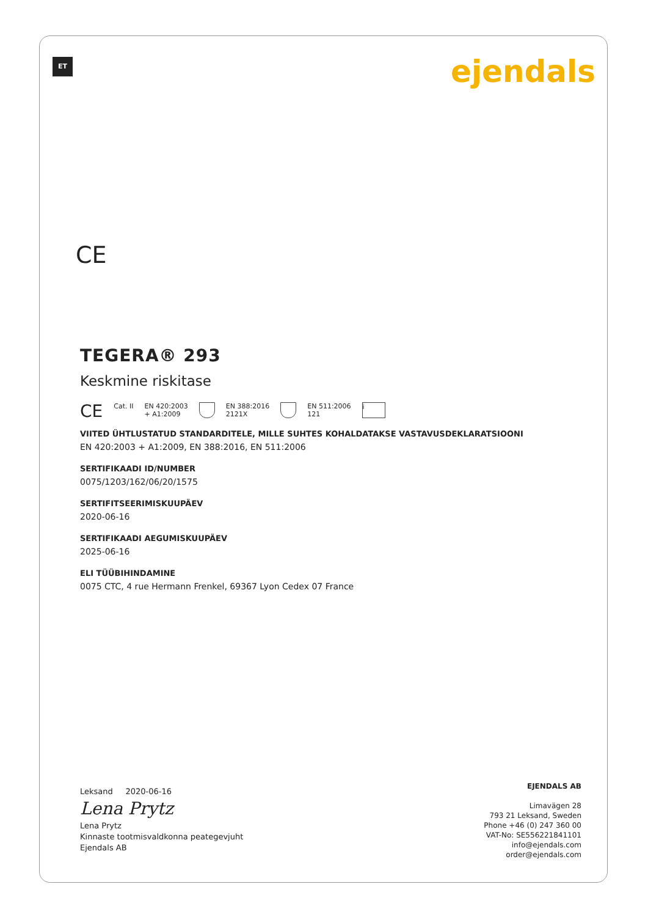ET ejendals
CE
TEGERA® 293
Keskmine riskitase
CE Cat. II EN 420:2003
+ A1:2009
EN 388:2016
2121X
EN 511:2006
121
i
VIITED ÜHTLUSTATUD STANDARDITELE, MILLE SUHTES KOHALDATAKSE VASTAVUSDEKLARATSIOONI
EN 420:2003 + A1:2009, EN 388:2016, EN 511:2006
SERTIFIKAADI ID/NUMBER
0075/1203/162/06/20/1575
SERTIFITSEERIMISKUUPÄEV
2020-06-16
SERTIFIKAADI AEGUMISKUUPÄEV
2025-06-16
ELI TÜÜBIHINDAMINE
0075 CTC, 4 rue Hermann Frenkel, 69367 Lyon Cedex 07 France
Leksand 2020-06-16
Lena Prytz
Lena Prytz
Kinnaste tootmisvaldkonna peategevjuht
Ejendals AB
EJENDALS AB
Limavägen 28
793 21 Leksand, Sweden
Phone +46 (0) 247 360 00
VAT-No: SE556221841101
info@ejendals.com
order@ejendals.com